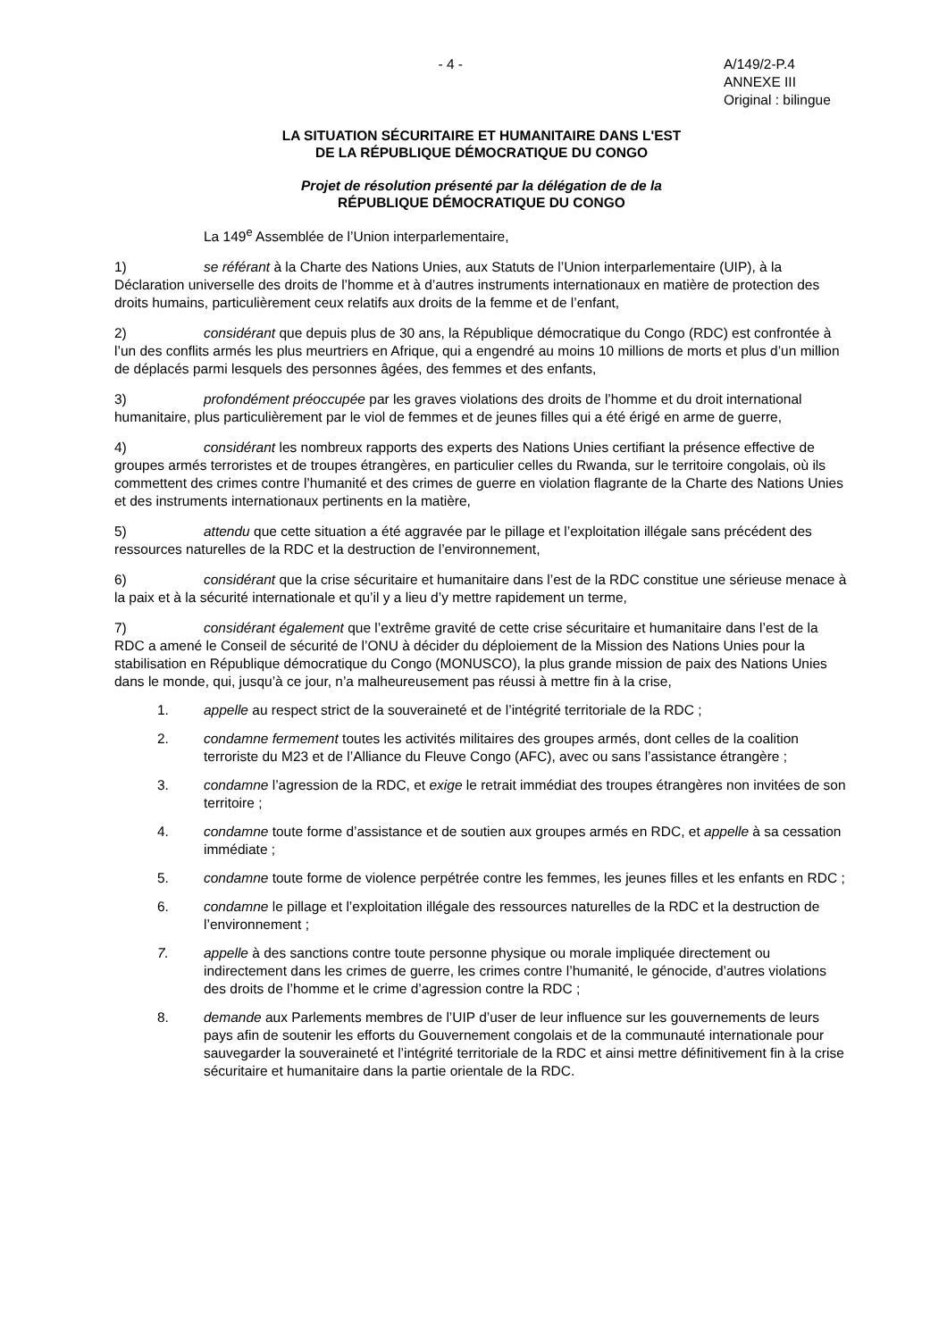- 4 - A/149/2-P.4
ANNEXE III
Original : bilingue
LA SITUATION SÉCURITAIRE ET HUMANITAIRE DANS L'EST
DE LA RÉPUBLIQUE DÉMOCRATIQUE DU CONGO
Projet de résolution présenté par la délégation de de la
RÉPUBLIQUE DÉMOCRATIQUE DU CONGO
La 149<sup>e</sup> Assemblée de l’Union interparlementaire,
1) se référant à la Charte des Nations Unies, aux Statuts de l’Union interparlementaire (UIP), à la Déclaration universelle des droits de l’homme et à d’autres instruments internationaux en matière de protection des droits humains, particulièrement ceux relatifs aux droits de la femme et de l’enfant,
2) considérant que depuis plus de 30 ans, la République démocratique du Congo (RDC) est confrontée à l’un des conflits armés les plus meurtriers en Afrique, qui a engendré au moins 10 millions de morts et plus d’un million de déplacés parmi lesquels des personnes âgées, des femmes et des enfants,
3) profondément préoccupée par les graves violations des droits de l’homme et du droit international humanitaire, plus particulièrement par le viol de femmes et de jeunes filles qui a été érigé en arme de guerre,
4) considérant les nombreux rapports des experts des Nations Unies certifiant la présence effective de groupes armés terroristes et de troupes étrangères, en particulier celles du Rwanda, sur le territoire congolais, où ils commettent des crimes contre l’humanité et des crimes de guerre en violation flagrante de la Charte des Nations Unies et des instruments internationaux pertinents en la matière,
5) attendu que cette situation a été aggravée par le pillage et l’exploitation illégale sans précédent des ressources naturelles de la RDC et la destruction de l’environnement,
6) considérant que la crise sécuritaire et humanitaire dans l’est de la RDC constitue une sérieuse menace à la paix et à la sécurité internationale et qu’il y a lieu d’y mettre rapidement un terme,
7) considérant également que l’extrême gravité de cette crise sécuritaire et humanitaire dans l’est de la RDC a amené le Conseil de sécurité de l’ONU à décider du déploiement de la Mission des Nations Unies pour la stabilisation en République démocratique du Congo (MONUSCO), la plus grande mission de paix des Nations Unies dans le monde, qui, jusqu’à ce jour, n’a malheureusement pas réussi à mettre fin à la crise,
1. appelle au respect strict de la souveraineté et de l’intégrité territoriale de la RDC ;
2. condamne fermement toutes les activités militaires des groupes armés, dont celles de la coalition terroriste du M23 et de l’Alliance du Fleuve Congo (AFC), avec ou sans l’assistance étrangère ;
3. condamne l’agression de la RDC, et exige le retrait immédiat des troupes étrangères non invitées de son territoire ;
4. condamne toute forme d’assistance et de soutien aux groupes armés en RDC, et appelle à sa cessation immédiate ;
5. condamne toute forme de violence perpétrée contre les femmes, les jeunes filles et les enfants en RDC ;
6. condamne le pillage et l’exploitation illégale des ressources naturelles de la RDC et la destruction de l’environnement ;
7. appelle à des sanctions contre toute personne physique ou morale impliquée directement ou indirectement dans les crimes de guerre, les crimes contre l’humanité, le génocide, d’autres violations des droits de l’homme et le crime d’agression contre la RDC ;
8. demande aux Parlements membres de l’UIP d’user de leur influence sur les gouvernements de leurs pays afin de soutenir les efforts du Gouvernement congolais et de la communauté internationale pour sauvegarder la souveraineté et l’intégrité territoriale de la RDC et ainsi mettre définitivement fin à la crise sécuritaire et humanitaire dans la partie orientale de la RDC.